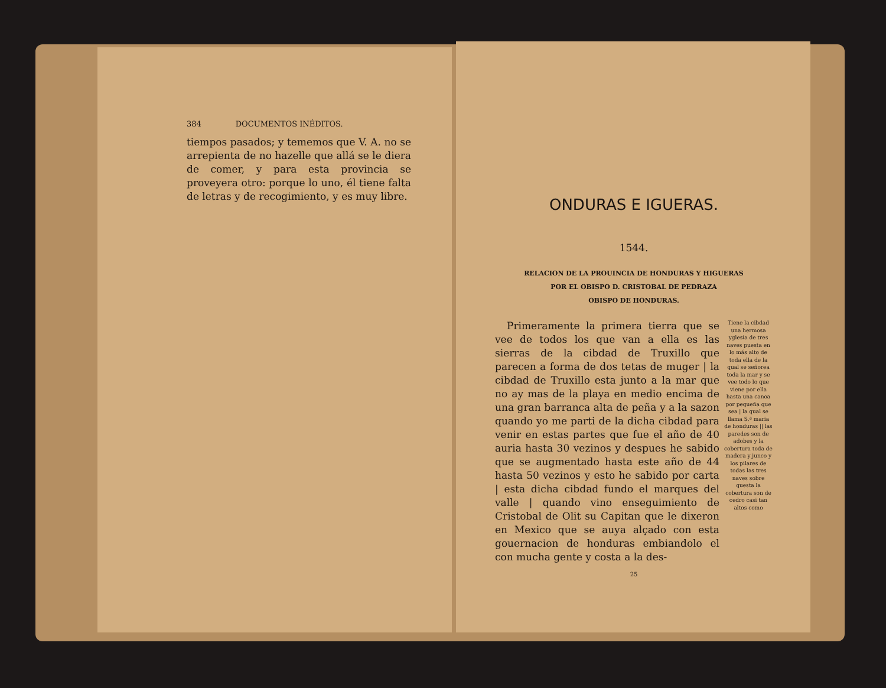384 DOCUMENTOS INÉDITOS.
tiempos pasados; y tememos que V. A. no se arrepienta de no hazelle que allá se le diera de comer, y para esta provincia se proveyera otro: porque lo uno, él tiene falta de letras y de recogimiento, y es muy libre.
ONDURAS E IGUERAS.
1544.
RELACION DE LA PROUINCIA DE HONDURAS Y HIGUERAS
POR EL OBISPO D. CRISTOBAL DE PEDRAZA
OBISPO DE HONDURAS.
Primeramente la primera tierra que se vee de todos los que van a ella es las sierras de la cibdad de Truxillo que parecen a forma de dos tetas de muger | la cibdad de Truxillo esta junto a la mar que no ay mas de la playa en medio encima de una gran barranca alta de peña y a la sazon quando yo me parti de la dicha cibdad para venir en estas partes que fue el año de 40 auria hasta 30 vezinos y despues he sabido que se augmentado hasta este año de 44 hasta 50 vezinos y esto he sabido por carta | esta dicha cibdad fundo el marques del valle | quando vino enseguimiento de Cristobal de Olit su Capitan que le dixeron en Mexico que se auya alçado con esta gouernacion de honduras embiandolo el con mucha gente y costa a la des-
Tiene la cibdad una hermosa yglesia de tres naves puesta en lo más alto de toda ella de la qual se señorea toda la mar y se vee todo lo que viene por ella hasta una canoa por pequeña que sea | la qual se llama S.ª maria de honduras || las paredes son de adobes y la cobertura toda de madera y junco y los pilares de todas las tres naves sobre questa la cobertura son de cedro casi tan altos como
25